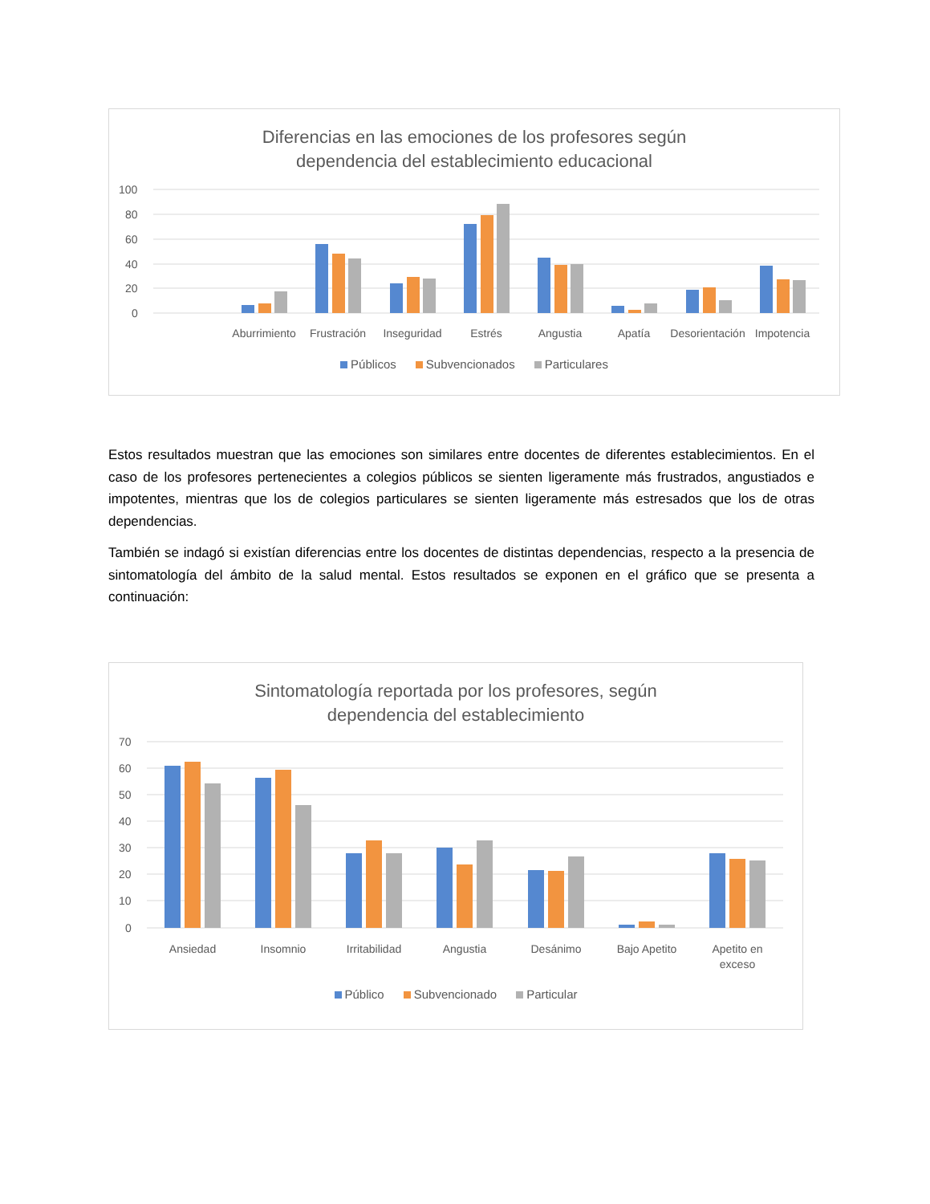Diferencias en las emociones de los profesores según
dependencia del establecimiento educacional
100
80
60
40
20
0
Aburrimiento
Frustración
Inseguridad
Estrés
Angustia
Apatía
Desorientación
Impotencia
Públicos Subvencionados Particulares
Estos resultados muestran que las emociones son similares entre docentes de diferentes establecimientos. En el caso de los profesores pertenecientes a colegios públicos se sienten ligeramente más frustrados, angustiados e impotentes, mientras que los de colegios particulares se sienten ligeramente más estresados que los de otras dependencias.
También se indagó si existían diferencias entre los docentes de distintas dependencias, respecto a la presencia de sintomatología del ámbito de la salud mental. Estos resultados se exponen en el gráfico que se presenta a continuación:
Sintomatología reportada por los profesores, según
dependencia del establecimiento
70
60
50
40
30
20
10
0
Ansiedad
Insomnio
Irritabilidad
Angustia
Desánimo
Bajo Apetito
Apetito en
exceso
Público Subvencionado Particular